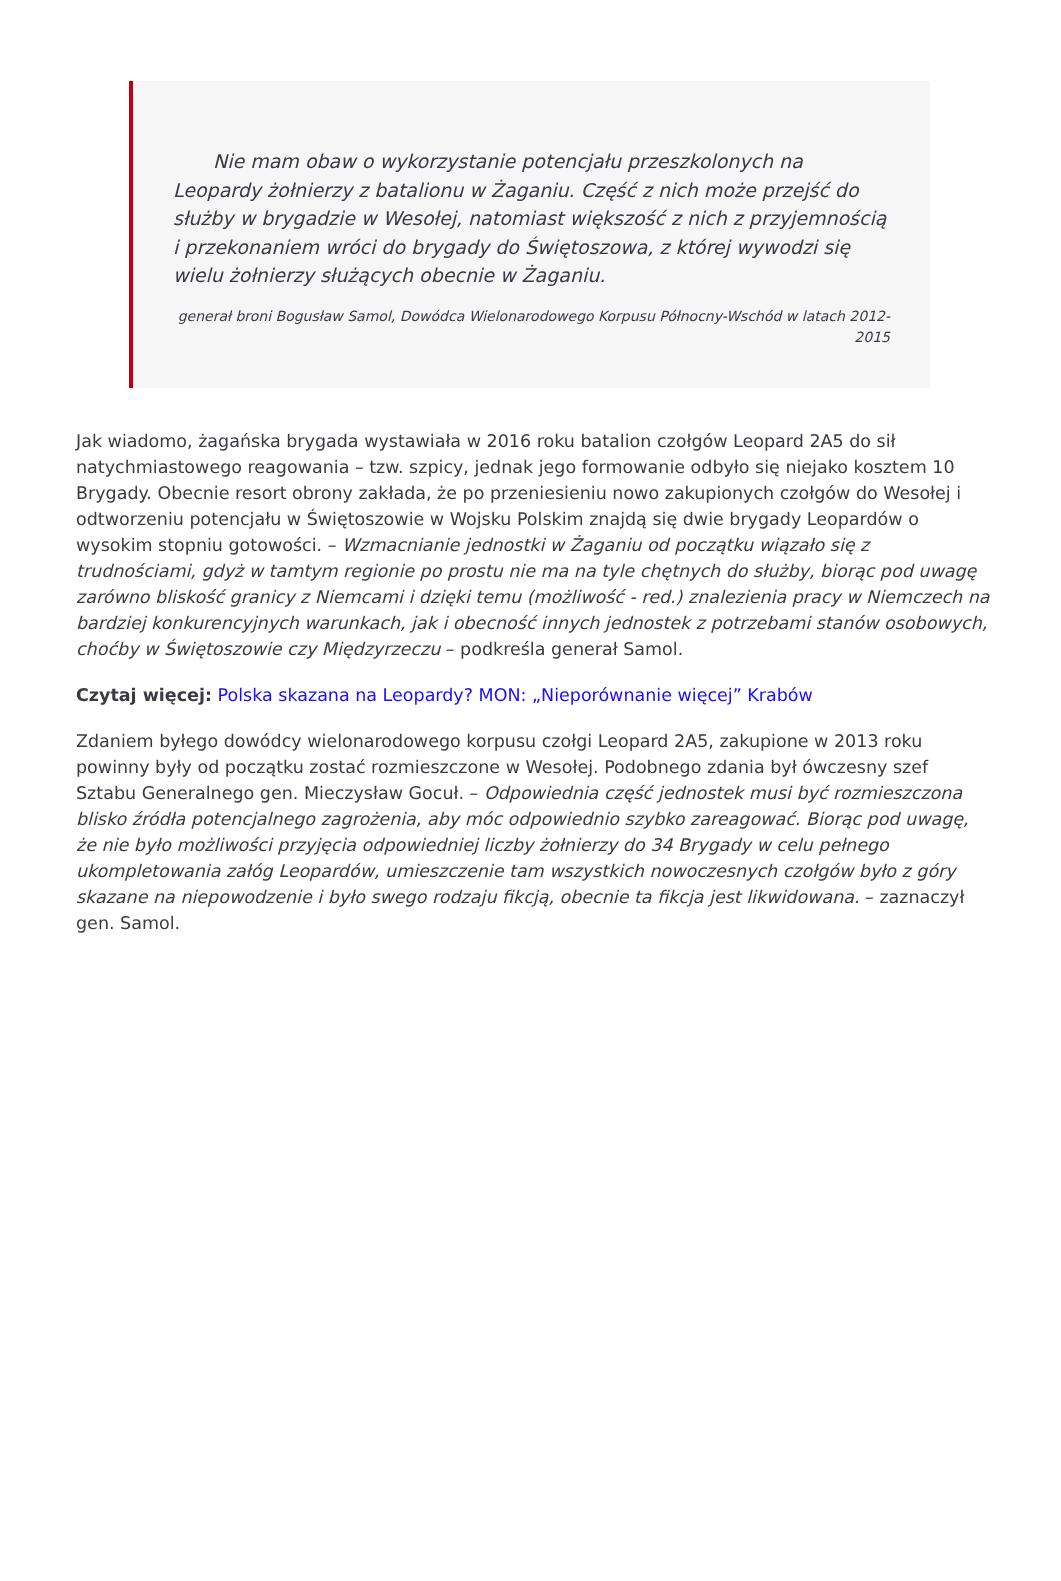Nie mam obaw o wykorzystanie potencjału przeszkolonych na Leopardy żołnierzy z batalionu w Żaganiu. Część z nich może przejść do służby w brygadzie w Wesołej, natomiast większość z nich z przyjemnością i przekonaniem wróci do brygady do Świętoszowa, z której wywodzi się wielu żołnierzy służących obecnie w Żaganiu.
generał broni Bogusław Samol, Dowódca Wielonarodowego Korpusu Północny-Wschód w latach 2012-2015
Jak wiadomo, żagańska brygada wystawiała w 2016 roku batalion czołgów Leopard 2A5 do sił natychmiastowego reagowania – tzw. szpicy, jednak jego formowanie odbyło się niejako kosztem 10 Brygady. Obecnie resort obrony zakłada, że po przeniesieniu nowo zakupionych czołgów do Wesołej i odtworzeniu potencjału w Świętoszowie w Wojsku Polskim znajdą się dwie brygady Leopardów o wysokim stopniu gotowości. – Wzmacnianie jednostki w Żaganiu od początku wiązało się z trudnościami, gdyż w tamtym regionie po prostu nie ma na tyle chętnych do służby, biorąc pod uwagę zarówno bliskość granicy z Niemcami i dzięki temu (możliwość - red.) znalezienia pracy w Niemczech na bardziej konkurencyjnych warunkach, jak i obecność innych jednostek z potrzebami stanów osobowych, choćby w Świętoszowie czy Międzyrzeczu – podkreśla generał Samol.
Czytaj więcej: Polska skazana na Leopardy? MON: „Nieporównanie więcej” Krabów
Zdaniem byłego dowódcy wielonarodowego korpusu czołgi Leopard 2A5, zakupione w 2013 roku powinny były od początku zostać rozmieszczone w Wesołej. Podobnego zdania był ówczesny szef Sztabu Generalnego gen. Mieczysław Gocuł. – Odpowiednia część jednostek musi być rozmieszczona blisko źródła potencjalnego zagrożenia, aby móc odpowiednio szybko zareagować. Biorąc pod uwagę, że nie było możliwości przyjęcia odpowiedniej liczby żołnierzy do 34 Brygady w celu pełnego ukompletowania załóg Leopardów, umieszczenie tam wszystkich nowoczesnych czołgów było z góry skazane na niepowodzenie i było swego rodzaju fikcją, obecnie ta fikcja jest likwidowana. – zaznaczył gen. Samol.